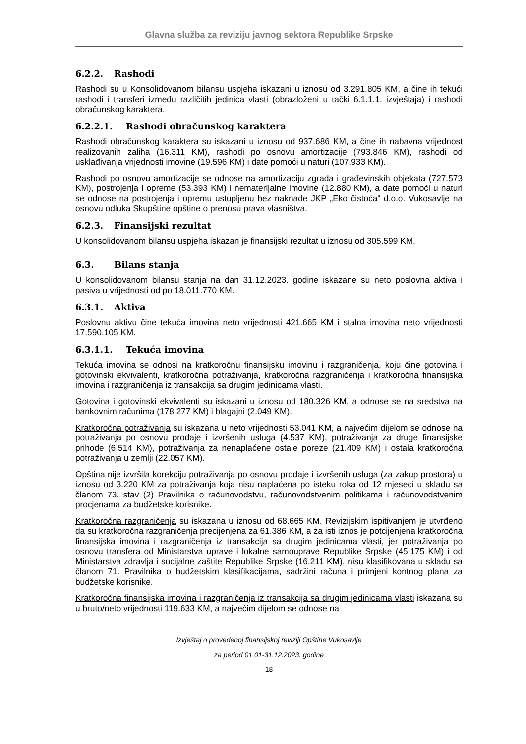Glavna služba za reviziju javnog sektora Republike Srpske
6.2.2. Rashodi
Rashodi su u Konsolidovanom bilansu uspjeha iskazani u iznosu od 3.291.805 KM, a čine ih tekući rashodi i transferi između različitih jedinica vlasti (obrazloženi u tački 6.1.1.1. izvještaja) i rashodi obračunskog karaktera.
6.2.2.1. Rashodi obračunskog karaktera
Rashodi obračunskog karaktera su iskazani u iznosu od 937.686 KM, a čine ih nabavna vrijednost realizovanih zaliha (16.311 KM), rashodi po osnovu amortizacije (793.846 KM), rashodi od usklađivanja vrijednosti imovine (19.596 KM) i date pomoći u naturi (107.933 KM).
Rashodi po osnovu amortizacije se odnose na amortizaciju zgrada i građevinskih objekata (727.573 KM), postrojenja i opreme (53.393 KM) i nematerijalne imovine (12.880 KM), a date pomoći u naturi se odnose na postrojenja i opremu ustupljenu bez naknade JKP „Eko čistoća“ d.o.o. Vukosavlje na osnovu odluka Skupštine opštine o prenosu prava vlasništva.
6.2.3. Finansijski rezultat
U konsolidovanom bilansu uspjeha iskazan je finansijski rezultat u iznosu od 305.599 KM.
6.3. Bilans stanja
U konsolidovanom bilansu stanja na dan 31.12.2023. godine iskazane su neto poslovna aktiva i pasiva u vrijednosti od po 18.011.770 KM.
6.3.1. Aktiva
Poslovnu aktivu čine tekuća imovina neto vrijednosti 421.665 KM i stalna imovina neto vrijednosti 17.590.105 KM.
6.3.1.1. Tekuća imovina
Tekuća imovina se odnosi na kratkoročnu finansijsku imovinu i razgraničenja, koju čine gotovina i gotovinski ekvivalenti, kratkoročna potraživanja, kratkoročna razgraničenja i kratkoročna finansijska imovina i razgraničenja iz transakcija sa drugim jedinicama vlasti.
Gotovina i gotovinski ekvivalenti su iskazani u iznosu od 180.326 KM, a odnose se na sredstva na bankovnim računima (178.277 KM) i blagajni (2.049 KM).
Kratkoročna potraživanja su iskazana u neto vrijednosti 53.041 KM, a najvećim dijelom se odnose na potraživanja po osnovu prodaje i izvršenih usluga (4.537 KM), potraživanja za druge finansijske prihode (6.514 KM), potraživanja za nenaplaćene ostale poreze (21.409 KM) i ostala kratkoročna potraživanja u zemlji (22.057 KM).
Opština nije izvršila korekciju potraživanja po osnovu prodaje i izvršenih usluga (za zakup prostora) u iznosu od 3.220 KM za potraživanja koja nisu naplaćena po isteku roka od 12 mjeseci u skladu sa članom 73. stav (2) Pravilnika o računovodstvu, računovodstvenim politikama i računovodstvenim procjenama za budžetske korisnike.
Kratkoročna razgraničenja su iskazana u iznosu od 68.665 KM. Revizijskim ispitivanjem je utvrđeno da su kratkoročna razgraničenja precijenjena za 61.386 KM, a za isti iznos je potcijenjena kratkoročna finansijska imovina i razgraničenja iz transakcija sa drugim jedinicama vlasti, jer potraživanja po osnovu transfera od Ministarstva uprave i lokalne samouprave Republike Srpske (45.175 KM) i od Ministarstva zdravlja i socijalne zaštite Republike Srpske (16.211 KM), nisu klasifikovana u skladu sa članom 71. Pravilnika o budžetskim klasifikacijama, sadržini računa i primjeni kontnog plana za budžetske korisnike.
Kratkoročna finansijska imovina i razgraničenja iz transakcija sa drugim jedinicama vlasti iskazana su u bruto/neto vrijednosti 119.633 KM, a najvećim dijelom se odnose na
Izvještaj o provedenoj finansijskoj reviziji Opštine Vukosavlje
za period 01.01-31.12.2023. godine
18